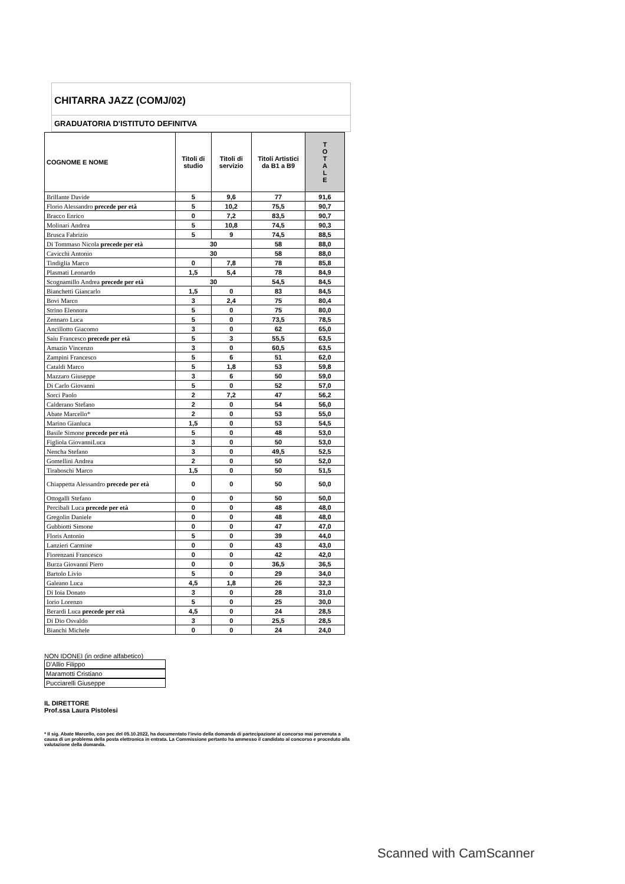CHITARRA JAZZ (COMJ/02)
GRADUATORIA D'ISTITUTO DEFINITVA
| COGNOME E NOME | Titoli di studio | Titoli di servizio | Titoli Artistici da B1 a B9 | T O T A L E |
| --- | --- | --- | --- | --- |
| Brillante Davide | 5 | 9,6 | 77 | 91,6 |
| Florio Alessandro precede per età | 5 | 10,2 | 75,5 | 90,7 |
| Bracco Enrico | 0 | 7,2 | 83,5 | 90,7 |
| Molinari Andrea | 5 | 10,8 | 74,5 | 90,3 |
| Brusca Fabrizio | 5 | 9 | 74,5 | 88,5 |
| Di Tommaso Nicola precede per età | 30 | | 58 | 88,0 |
| Cavicchi Antonio | 30 | | 58 | 88,0 |
| Tindiglia Marco | 0 | 7,8 | 78 | 85,8 |
| Plasmati Leonardo | 1,5 | 5,4 | 78 | 84,9 |
| Scognamillo Andrea precede per età | 30 | | 54,5 | 84,5 |
| Bianchetti Giancarlo | 1,5 | 0 | 83 | 84,5 |
| Bovi Marco | 3 | 2,4 | 75 | 80,4 |
| Strino Eleonora | 5 | 0 | 75 | 80,0 |
| Zennaro Luca | 5 | 0 | 73,5 | 78,5 |
| Ancillotto Giacomo | 3 | 0 | 62 | 65,0 |
| Saiu Francesco precede per età | 5 | 3 | 55,5 | 63,5 |
| Amazio Vincenzo | 3 | 0 | 60,5 | 63,5 |
| Zampini Francesco | 5 | 6 | 51 | 62,0 |
| Cataldi Marco | 5 | 1,8 | 53 | 59,8 |
| Mazzaro Giuseppe | 3 | 6 | 50 | 59,0 |
| Di Carlo Giovanni | 5 | 0 | 52 | 57,0 |
| Sorci Paolo | 2 | 7,2 | 47 | 56,2 |
| Calderano Stefano | 2 | 0 | 54 | 56,0 |
| Abate Marcello* | 2 | 0 | 53 | 55,0 |
| Marino Gianluca | 1,5 | 0 | 53 | 54,5 |
| Basile Simone precede per età | 5 | 0 | 48 | 53,0 |
| Figliola GiovanniLuca | 3 | 0 | 50 | 53,0 |
| Nencha Stefano | 3 | 0 | 49,5 | 52,5 |
| Gomellini Andrea | 2 | 0 | 50 | 52,0 |
| Tiraboschi Marco | 1,5 | 0 | 50 | 51,5 |
| Chiappetta Alessandro precede per età | 0 | 0 | 50 | 50,0 |
| Ottogalli Stefano | 0 | 0 | 50 | 50,0 |
| Percibali Luca precede per età | 0 | 0 | 48 | 48,0 |
| Gregolin Daniele | 0 | 0 | 48 | 48,0 |
| Gubbiotti Simone | 0 | 0 | 47 | 47,0 |
| Floris Antonio | 5 | 0 | 39 | 44,0 |
| Lanzieri Carmine | 0 | 0 | 43 | 43,0 |
| Fiorenzani Francesco | 0 | 0 | 42 | 42,0 |
| Burza Giovanni Piero | 0 | 0 | 36,5 | 36,5 |
| Bartolo Livio | 5 | 0 | 29 | 34,0 |
| Galeano Luca | 4,5 | 1,8 | 26 | 32,3 |
| Di Ioia Donato | 3 | 0 | 28 | 31,0 |
| Iorio Lorenzo | 5 | 0 | 25 | 30,0 |
| Berardi Luca precede per età | 4,5 | 0 | 24 | 28,5 |
| Di Dio Osvaldo | 3 | 0 | 25,5 | 28,5 |
| Bianchi Michele | 0 | 0 | 24 | 24,0 |
NON IDONEI (in ordine alfabetico)
D'Allio Filippo
Maramotti Cristiano
Pucciarelli Giuseppe
IL DIRETTORE
Prof.ssa Laura Pistolesi
* Il sig. Abate Marcello, con pec del 05.10.2022, ha documentato l'invio della domanda di partecipazione al concorso mai pervenuta a causa di un problema della posta elettronica in entrata. La Commissione pertanto ha ammesso il candidato al concorso e proceduto alla valutazione della domanda.
Scanned with CamScanner